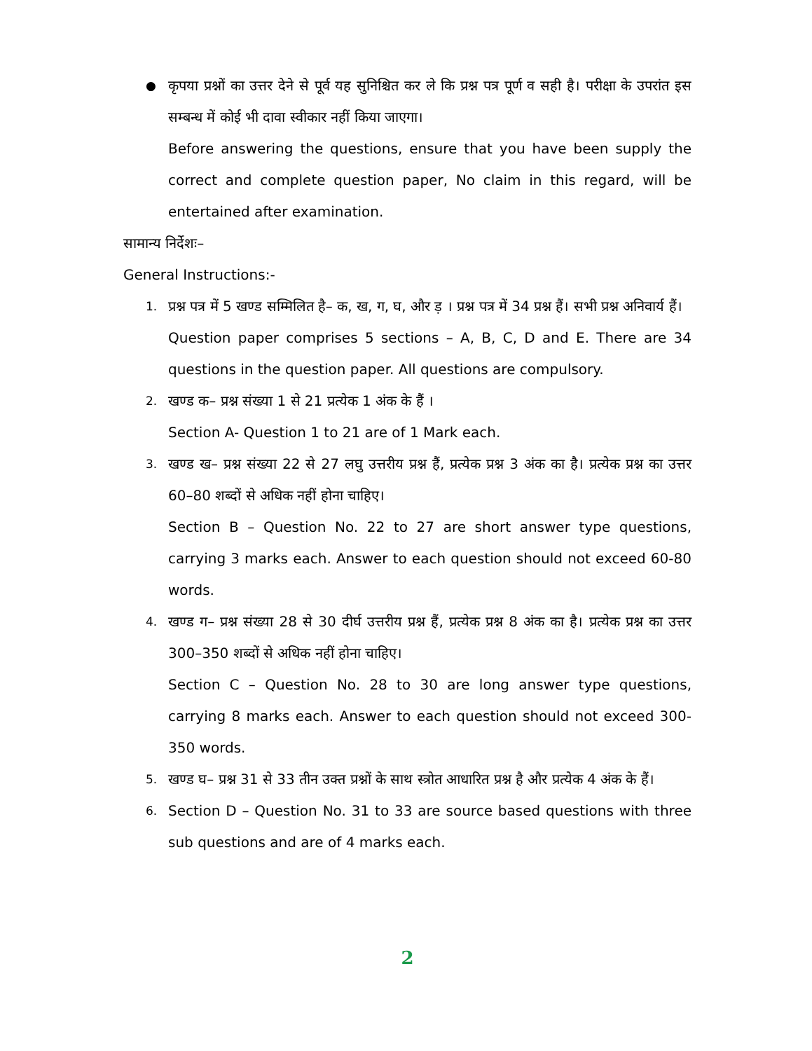●
कृपया प्रश्नों का उत्तर देने से पूर्व यह सुनिश्चित कर ले कि प्रश्न पत्र पूर्ण व सही है। परीक्षा के उपरांत इस सम्बन्ध में कोई भी दावा स्वीकार नहीं किया जाएगा।
Before answering the questions, ensure that you have been supply the correct and complete question paper, No claim in this regard, will be entertained after examination.
सामान्य निर्देशः–
General Instructions:-
1.
प्रश्न पत्र में 5 खण्ड सम्मिलित है– क, ख, ग, घ, और ड़ । प्रश्न पत्र में 34 प्रश्न हैं। सभी प्रश्न अनिवार्य हैं।
Question paper comprises 5 sections – A, B, C, D and E. There are 34 questions in the question paper. All questions are compulsory.
2.
खण्ड क– प्रश्न संख्या 1 से 21 प्रत्येक 1 अंक के हैं ।
Section A- Question 1 to 21 are of 1 Mark each.
3.
खण्ड ख– प्रश्न संख्या 22 से 27 लघु उत्तरीय प्रश्न हैं, प्रत्येक प्रश्न 3 अंक का है। प्रत्येक प्रश्न का उत्तर 60–80 शब्दों से अधिक नहीं होना चाहिए।
Section B – Question No. 22 to 27 are short answer type questions, carrying 3 marks each. Answer to each question should not exceed 60-80 words.
4.
खण्ड ग– प्रश्न संख्या 28 से 30 दीर्घ उत्तरीय प्रश्न हैं, प्रत्येक प्रश्न 8 अंक का है। प्रत्येक प्रश्न का उत्तर 300–350 शब्दों से अधिक नहीं होना चाहिए।
Section C – Question No. 28 to 30 are long answer type questions, carrying 8 marks each. Answer to each question should not exceed 300-350 words.
5.
खण्ड घ– प्रश्न 31 से 33 तीन उक्त प्रश्नों के साथ स्त्रोत आधारित प्रश्न है और प्रत्येक 4 अंक के हैं।
6.
Section D – Question No. 31 to 33 are source based questions with three sub questions and are of 4 marks each.
2